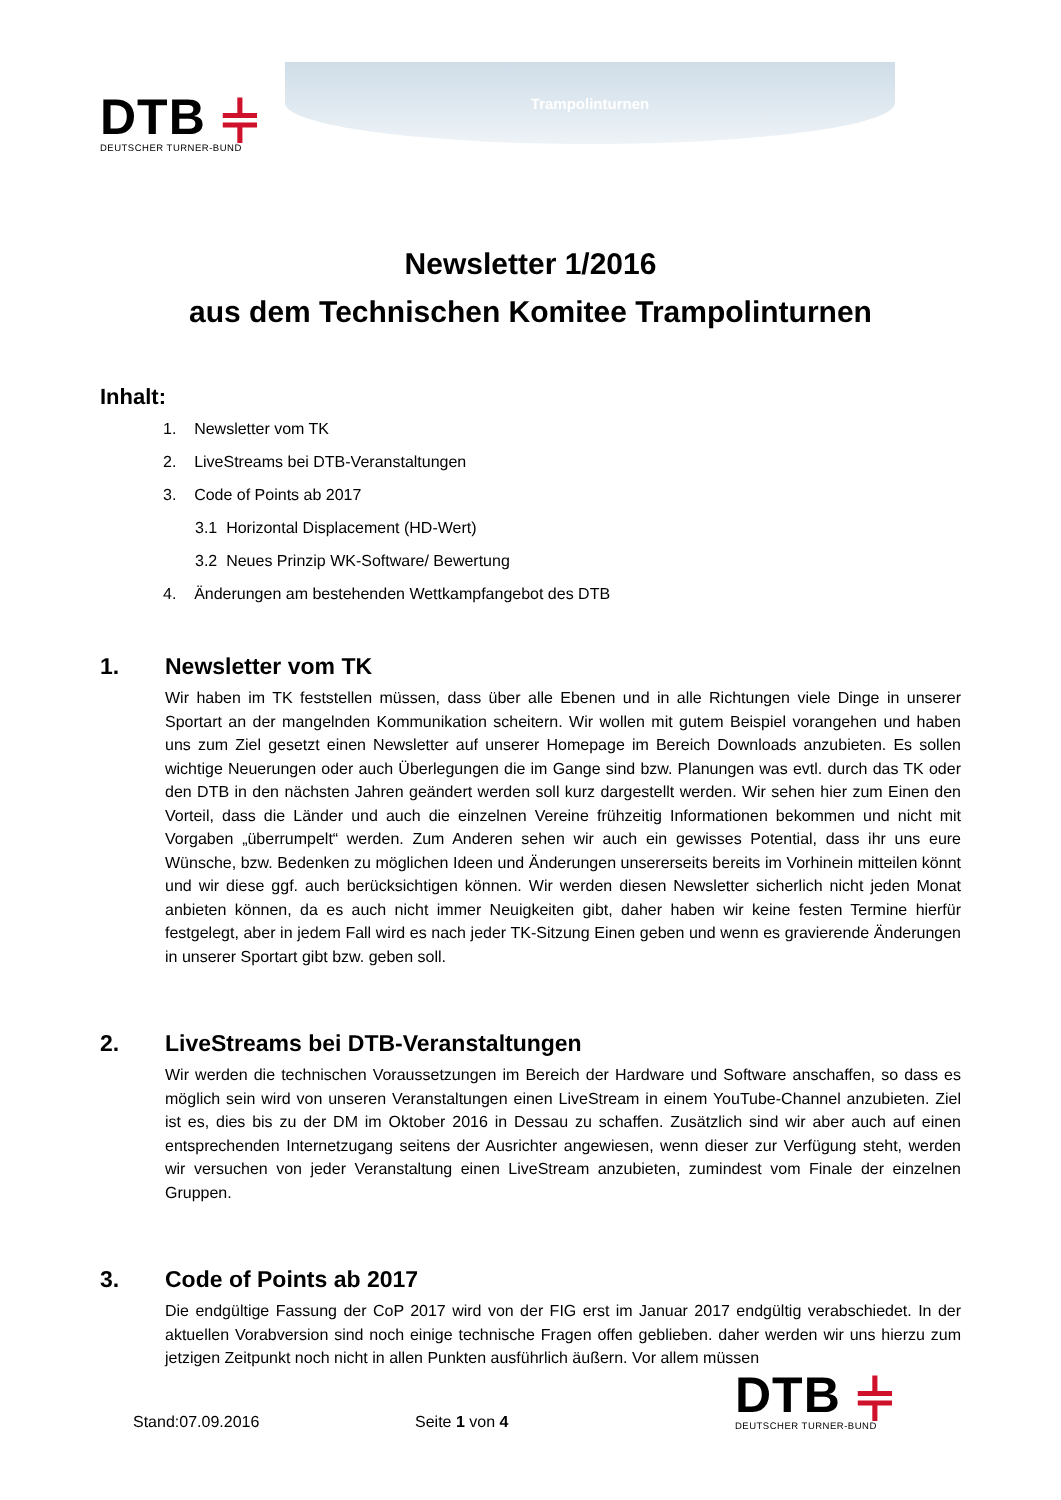DTB ⫩
DEUTSCHER TURNER-BUND
Trampolinturnen
Newsletter 1/2016
aus dem Technischen Komitee Trampolinturnen
Inhalt:
1. Newsletter vom TK
2. LiveStreams bei DTB-Veranstaltungen
3. Code of Points ab 2017
3.1 Horizontal Displacement (HD-Wert)
3.2 Neues Prinzip WK-Software/ Bewertung
4. Änderungen am bestehenden Wettkampfangebot des DTB
1. Newsletter vom TK
Wir haben im TK feststellen müssen, dass über alle Ebenen und in alle Richtungen viele Dinge in unserer Sportart an der mangelnden Kommunikation scheitern. Wir wollen mit gutem Beispiel vorangehen und haben uns zum Ziel gesetzt einen Newsletter auf unserer Homepage im Bereich Downloads anzubieten. Es sollen wichtige Neuerungen oder auch Überlegungen die im Gange sind bzw. Planungen was evtl. durch das TK oder den DTB in den nächsten Jahren geändert werden soll kurz dargestellt werden. Wir sehen hier zum Einen den Vorteil, dass die Länder und auch die einzelnen Vereine frühzeitig Informationen bekommen und nicht mit Vorgaben „überrumpelt“ werden. Zum Anderen sehen wir auch ein gewisses Potential, dass ihr uns eure Wünsche, bzw. Bedenken zu möglichen Ideen und Änderungen unsererseits bereits im Vorhinein mitteilen könnt und wir diese ggf. auch berücksichtigen können. Wir werden diesen Newsletter sicherlich nicht jeden Monat anbieten können, da es auch nicht immer Neuigkeiten gibt, daher haben wir keine festen Termine hierfür festgelegt, aber in jedem Fall wird es nach jeder TK-Sitzung Einen geben und wenn es gravierende Änderungen in unserer Sportart gibt bzw. geben soll.
2. LiveStreams bei DTB-Veranstaltungen
Wir werden die technischen Voraussetzungen im Bereich der Hardware und Software anschaffen, so dass es möglich sein wird von unseren Veranstaltungen einen LiveStream in einem YouTube-Channel anzubieten. Ziel ist es, dies bis zu der DM im Oktober 2016 in Dessau zu schaffen. Zusätzlich sind wir aber auch auf einen entsprechenden Internetzugang seitens der Ausrichter angewiesen, wenn dieser zur Verfügung steht, werden wir versuchen von jeder Veranstaltung einen LiveStream anzubieten, zumindest vom Finale der einzelnen Gruppen.
3. Code of Points ab 2017
Die endgültige Fassung der CoP 2017 wird von der FIG erst im Januar 2017 endgültig verabschiedet. In der aktuellen Vorabversion sind noch einige technische Fragen offen geblieben. daher werden wir uns hierzu zum jetzigen Zeitpunkt noch nicht in allen Punkten ausführlich äußern. Vor allem müssen
Stand:07.09.2016
Seite 1 von 4
DTB ⫩
DEUTSCHER TURNER-BUND